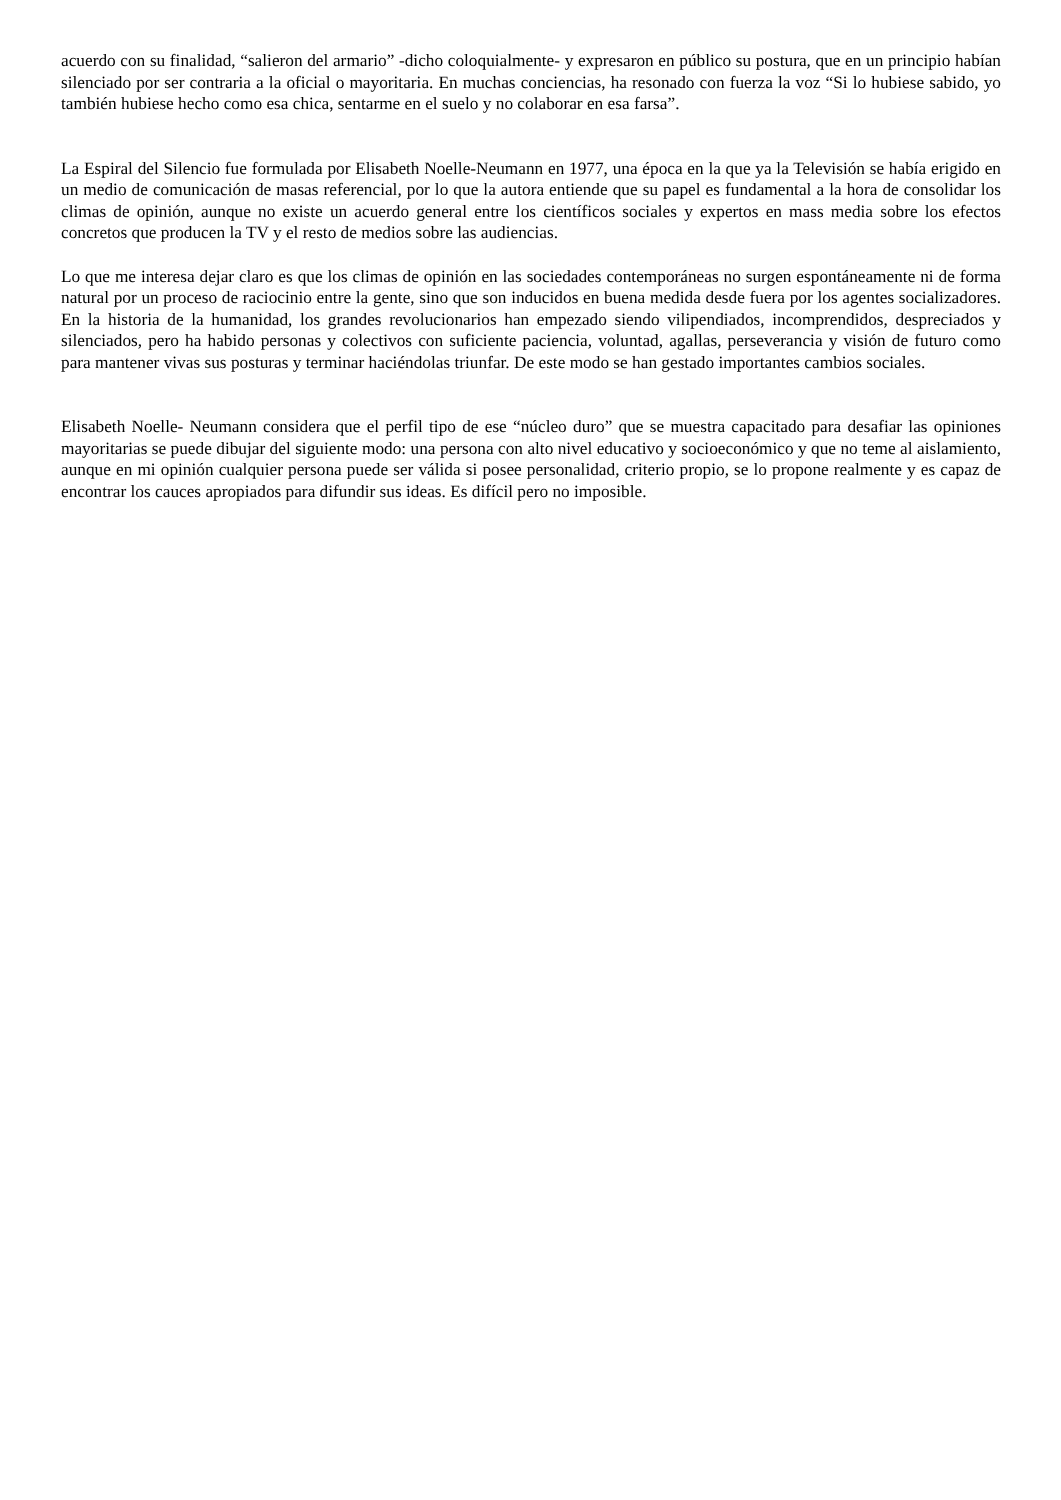acuerdo con su finalidad, “salieron del armario” -dicho coloquialmente- y expresaron en público su postura, que en un principio habían silenciado por ser contraria a la oficial o mayoritaria. En muchas conciencias, ha resonado con fuerza la voz “Si lo hubiese sabido, yo también hubiese hecho como esa chica, sentarme en el suelo y no colaborar en esa farsa”.
La Espiral del Silencio fue formulada por Elisabeth Noelle-Neumann en 1977, una época en la que ya la Televisión se había erigido en un medio de comunicación de masas referencial, por lo que la autora entiende que su papel es fundamental a la hora de consolidar los climas de opinión, aunque no existe un acuerdo general entre los científicos sociales y expertos en mass media sobre los efectos concretos que producen la TV y el resto de medios sobre las audiencias.
Lo que me interesa dejar claro es que los climas de opinión en las sociedades contemporáneas no surgen espontáneamente ni de forma natural por un proceso de raciocinio entre la gente, sino que son inducidos en buena medida desde fuera por los agentes socializadores. En la historia de la humanidad, los grandes revolucionarios han empezado siendo vilipendiados, incomprendidos, despreciados y silenciados, pero ha habido personas y colectivos con suficiente paciencia, voluntad, agallas, perseverancia y visión de futuro como para mantener vivas sus posturas y terminar haciéndolas triunfar. De este modo se han gestado importantes cambios sociales.
Elisabeth Noelle- Neumann considera que el perfil tipo de ese “núcleo duro” que se muestra capacitado para desafiar las opiniones mayoritarias se puede dibujar del siguiente modo: una persona con alto nivel educativo y socioeconómico y que no teme al aislamiento, aunque en mi opinión cualquier persona puede ser válida si posee personalidad, criterio propio, se lo propone realmente y es capaz de encontrar los cauces apropiados para difundir sus ideas. Es difícil pero no imposible.